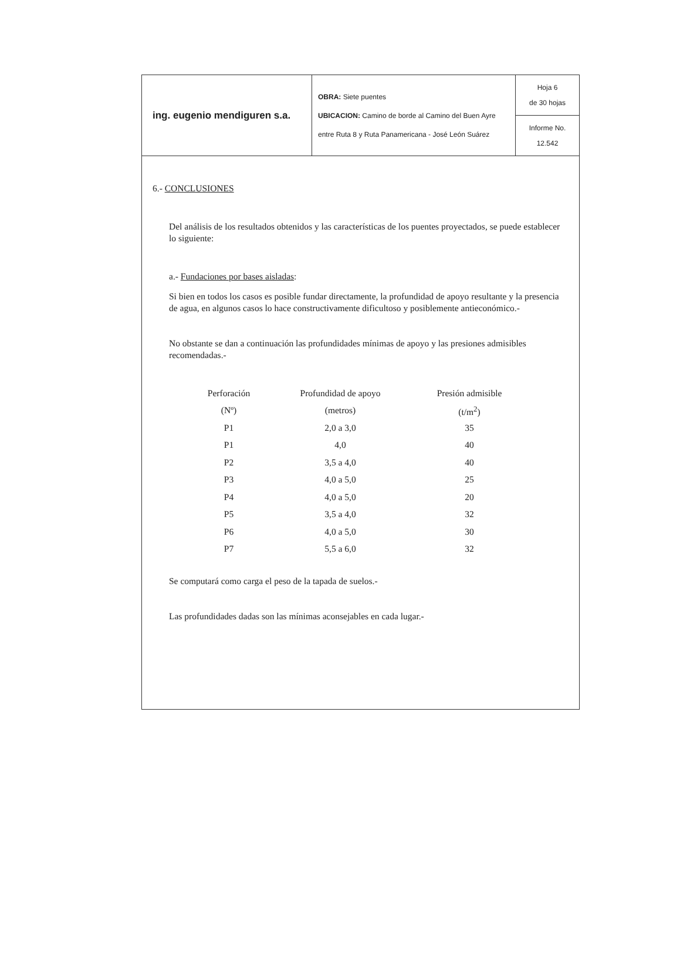| ing. eugenio mendiguren s.a. | OBRA: Siete puentes UBICACION: Camino de borde al Camino del Buen Ayre entre Ruta 8 y Ruta Panamericana - José León Suárez | Hoja 6 de 30 hojas |
| | | Informe No. 12.542 |
6.- CONCLUSIONES
Del análisis de los resultados obtenidos y las características de los puentes proyectados, se puede establecer lo siguiente:
a.- Fundaciones por bases aisladas:
Si bien en todos los casos es posible fundar directamente, la profundidad de apoyo resultante y la presencia de agua, en algunos casos lo hace constructivamente dificultoso y posiblemente antieconómico.-
No obstante se dan a continuación las profundidades mínimas de apoyo y las presiones admisibles recomendadas.-
| Perforación | Profundidad de apoyo | Presión admisible |
| --- | --- | --- |
| (Nº) | (metros) | (t/m<sup>2</sup>) |
| P1 | 2,0 a 3,0 | 35 |
| P1 | 4,0 | 40 |
| P2 | 3,5 a 4,0 | 40 |
| P3 | 4,0 a 5,0 | 25 |
| P4 | 4,0 a 5,0 | 20 |
| P5 | 3,5 a 4,0 | 32 |
| P6 | 4,0 a 5,0 | 30 |
| P7 | 5,5 a 6,0 | 32 |
Se computará como carga el peso de la tapada de suelos.-
Las profundidades dadas son las mínimas aconsejables en cada lugar.-